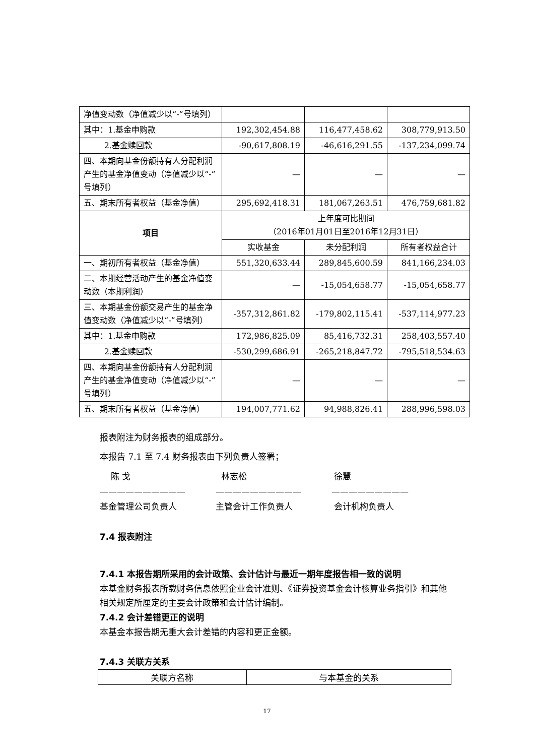| 净值变动数（净值减少以“-”号填列） | | | |
| 其中：1.基金申购款 | 192,302,454.88 | 116,477,458.62 | 308,779,913.50 |
| 2.基金赎回款 | -90,617,808.19 | -46,616,291.55 | -137,234,099.74 |
| 四、本期向基金份额持有人分配利润产生的基金净值变动（净值减少以“-”号填列） | — | — | — |
| 五、期末所有者权益（基金净值） | 295,692,418.31 | 181,067,263.51 | 476,759,681.82 |
| 项目 | 上年度可比期间 （2016年01月01日至2016年12月31日） | | |
| | 实收基金 | 未分配利润 | 所有者权益合计 |
| 一、期初所有者权益（基金净值） | 551,320,633.44 | 289,845,600.59 | 841,166,234.03 |
| 二、本期经营活动产生的基金净值变动数（本期利润） | — | -15,054,658.77 | -15,054,658.77 |
| 三、本期基金份额交易产生的基金净值变动数（净值减少以“-”号填列） | -357,312,861.82 | -179,802,115.41 | -537,114,977.23 |
| 其中：1.基金申购款 | 172,986,825.09 | 85,416,732.31 | 258,403,557.40 |
| 2.基金赎回款 | -530,299,686.91 | -265,218,847.72 | -795,518,534.63 |
| 四、本期向基金份额持有人分配利润产生的基金净值变动（净值减少以“-”号填列） | — | — | — |
| 五、期末所有者权益（基金净值） | 194,007,771.62 | 94,988,826.41 | 288,996,598.03 |
报表附注为财务报表的组成部分。
本报告 7.1 至 7.4 财务报表由下列负责人签署；
陈 戈
——————————
基金管理公司负责人
林志松
——————————
主管会计工作负责人
徐慧
—————————
会计机构负责人
7.4 报表附注
7.4.1 本报告期所采用的会计政策、会计估计与最近一期年度报告相一致的说明
本基金财务报表所载财务信息依照企业会计准则、《证券投资基金会计核算业务指引》和其他相关规定所厘定的主要会计政策和会计估计编制。
7.4.2 会计差错更正的说明
本基金本报告期无重大会计差错的内容和更正金额。
7.4.3 关联方关系
| 关联方名称 | 与本基金的关系 |
| --- | --- |
17